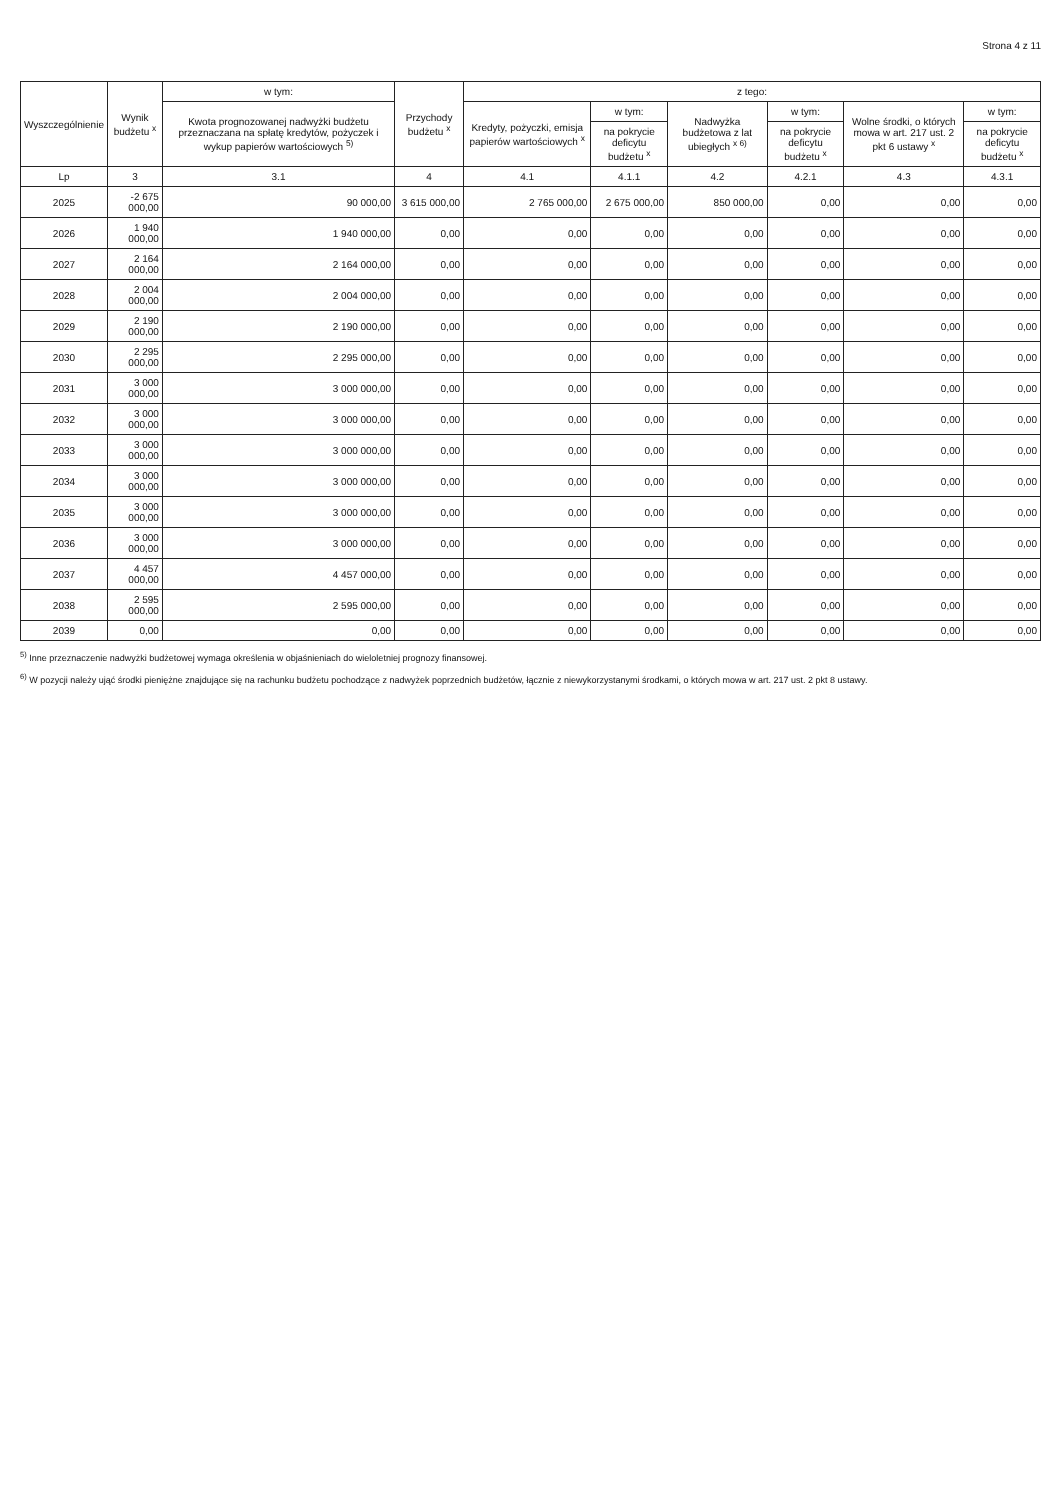Strona 4 z 11
| Wyszczególnienie | Wynik budżetu <sup>x</sup> | w tym: | Przychody budżetu <sup>x</sup> | z tego: | | | | | |
| --- | --- | --- | --- | --- | --- | --- | --- | --- | --- |
| | | Kwota prognozowanej nadwyżki budżetu przeznaczana na spłatę kredytów, pożyczek i wykup papierów wartościowych <sup>5)</sup> | | Kredyty, pożyczki, emisja papierów wartościowych <sup>x</sup> | w tym: | Nadwyżka budżetowa z lat ubiegłych <sup>x 6)</sup> | w tym: | Wolne środki, o których mowa w art. 217 ust. 2 pkt 6 ustawy <sup>x</sup> | w tym: |
| | | | | | na pokrycie deficytu budżetu <sup>x</sup> | | na pokrycie deficytu budżetu <sup>x</sup> | | na pokrycie deficytu budżetu <sup>x</sup> |
| Lp | 3 | 3.1 | 4 | 4.1 | 4.1.1 | 4.2 | 4.2.1 | 4.3 | 4.3.1 |
| 2025 | -2 675 000,00 | 90 000,00 | 3 615 000,00 | 2 765 000,00 | 2 675 000,00 | 850 000,00 | 0,00 | 0,00 | 0,00 |
| 2026 | 1 940 000,00 | 1 940 000,00 | 0,00 | 0,00 | 0,00 | 0,00 | 0,00 | 0,00 | 0,00 |
| 2027 | 2 164 000,00 | 2 164 000,00 | 0,00 | 0,00 | 0,00 | 0,00 | 0,00 | 0,00 | 0,00 |
| 2028 | 2 004 000,00 | 2 004 000,00 | 0,00 | 0,00 | 0,00 | 0,00 | 0,00 | 0,00 | 0,00 |
| 2029 | 2 190 000,00 | 2 190 000,00 | 0,00 | 0,00 | 0,00 | 0,00 | 0,00 | 0,00 | 0,00 |
| 2030 | 2 295 000,00 | 2 295 000,00 | 0,00 | 0,00 | 0,00 | 0,00 | 0,00 | 0,00 | 0,00 |
| 2031 | 3 000 000,00 | 3 000 000,00 | 0,00 | 0,00 | 0,00 | 0,00 | 0,00 | 0,00 | 0,00 |
| 2032 | 3 000 000,00 | 3 000 000,00 | 0,00 | 0,00 | 0,00 | 0,00 | 0,00 | 0,00 | 0,00 |
| 2033 | 3 000 000,00 | 3 000 000,00 | 0,00 | 0,00 | 0,00 | 0,00 | 0,00 | 0,00 | 0,00 |
| 2034 | 3 000 000,00 | 3 000 000,00 | 0,00 | 0,00 | 0,00 | 0,00 | 0,00 | 0,00 | 0,00 |
| 2035 | 3 000 000,00 | 3 000 000,00 | 0,00 | 0,00 | 0,00 | 0,00 | 0,00 | 0,00 | 0,00 |
| 2036 | 3 000 000,00 | 3 000 000,00 | 0,00 | 0,00 | 0,00 | 0,00 | 0,00 | 0,00 | 0,00 |
| 2037 | 4 457 000,00 | 4 457 000,00 | 0,00 | 0,00 | 0,00 | 0,00 | 0,00 | 0,00 | 0,00 |
| 2038 | 2 595 000,00 | 2 595 000,00 | 0,00 | 0,00 | 0,00 | 0,00 | 0,00 | 0,00 | 0,00 |
| 2039 | 0,00 | 0,00 | 0,00 | 0,00 | 0,00 | 0,00 | 0,00 | 0,00 | 0,00 |
<sup>5)</sup> Inne przeznaczenie nadwyżki budżetowej wymaga określenia w objaśnieniach do wieloletniej prognozy finansowej.
<sup>6)</sup> W pozycji należy ująć środki pieniężne znajdujące się na rachunku budżetu pochodzące z nadwyżek poprzednich budżetów, łącznie z niewykorzystanymi środkami, o których mowa w art. 217 ust. 2 pkt 8 ustawy.